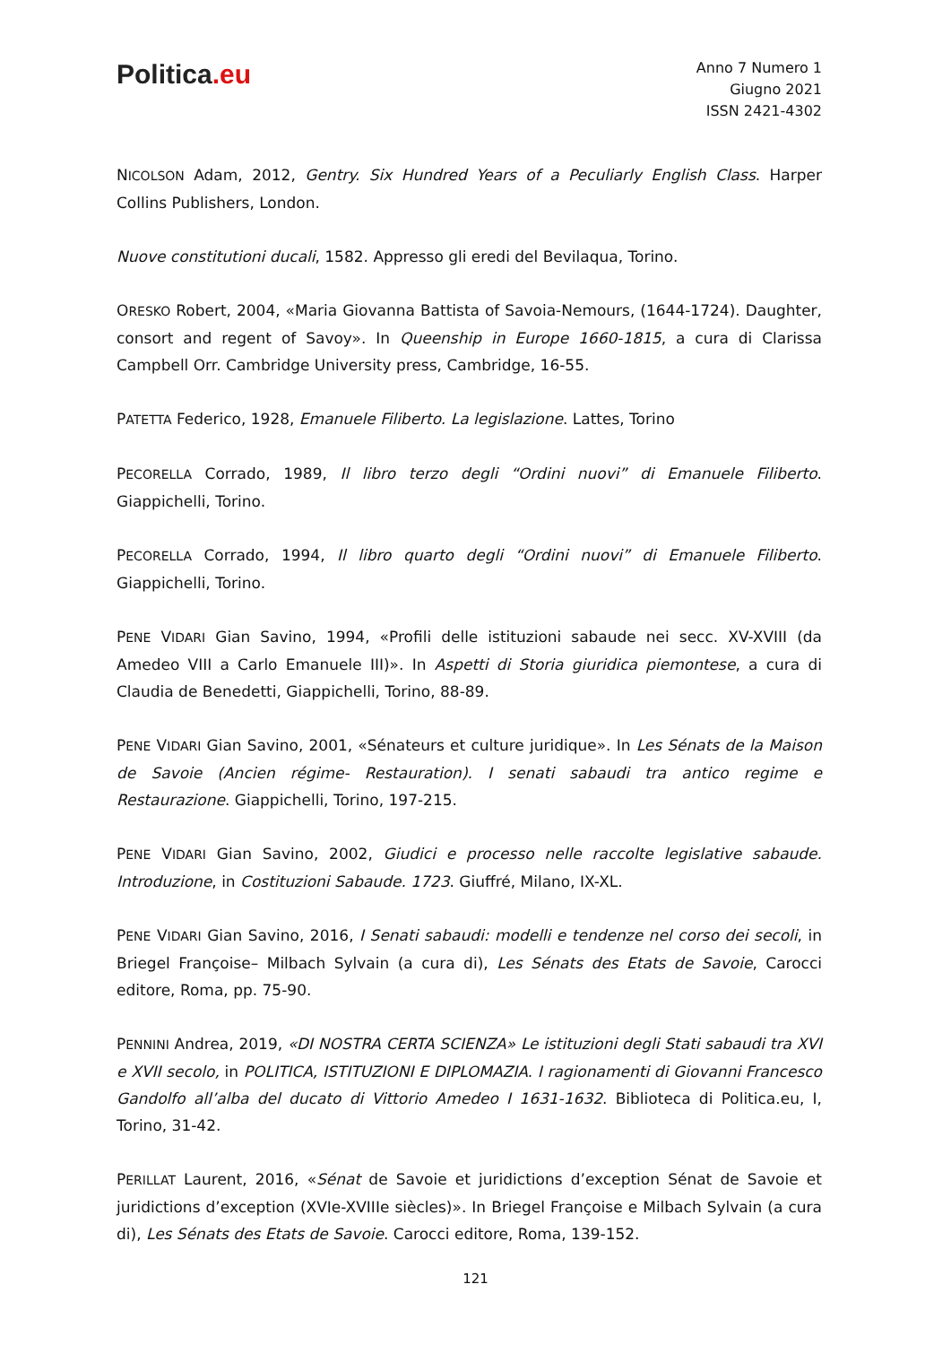Politica.eu
Anno 7 Numero 1
Giugno 2021
ISSN 2421-4302
NICOLSON Adam, 2012, Gentry. Six Hundred Years of a Peculiarly English Class. Harper Collins Publishers, London.
Nuove constitutioni ducali, 1582. Appresso gli eredi del Bevilaqua, Torino.
ORESKO Robert, 2004, «Maria Giovanna Battista of Savoia-Nemours, (1644-1724). Daughter, consort and regent of Savoy». In Queenship in Europe 1660-1815, a cura di Clarissa Campbell Orr. Cambridge University press, Cambridge, 16-55.
PATETTA Federico, 1928, Emanuele Filiberto. La legislazione. Lattes, Torino
PECORELLA Corrado, 1989, Il libro terzo degli “Ordini nuovi” di Emanuele Filiberto. Giappichelli, Torino.
PECORELLA Corrado, 1994, Il libro quarto degli “Ordini nuovi” di Emanuele Filiberto. Giappichelli, Torino.
PENE VIDARI Gian Savino, 1994, «Profili delle istituzioni sabaude nei secc. XV-XVIII (da Amedeo VIII a Carlo Emanuele III)». In Aspetti di Storia giuridica piemontese, a cura di Claudia de Benedetti, Giappichelli, Torino, 88-89.
PENE VIDARI Gian Savino, 2001, «Sénateurs et culture juridique». In Les Sénats de la Maison de Savoie (Ancien régime- Restauration). I senati sabaudi tra antico regime e Restaurazione. Giappichelli, Torino, 197-215.
PENE VIDARI Gian Savino, 2002, Giudici e processo nelle raccolte legislative sabaude. Introduzione, in Costituzioni Sabaude. 1723. Giuffré, Milano, IX-XL.
PENE VIDARI Gian Savino, 2016, I Senati sabaudi: modelli e tendenze nel corso dei secoli, in Briegel Françoise– Milbach Sylvain (a cura di), Les Sénats des Etats de Savoie, Carocci editore, Roma, pp. 75-90.
PENNINI Andrea, 2019, «DI NOSTRA CERTA SCIENZA» Le istituzioni degli Stati sabaudi tra XVI e XVII secolo, in POLITICA, ISTITUZIONI E DIPLOMAZIA. I ragionamenti di Giovanni Francesco Gandolfo all’alba del ducato di Vittorio Amedeo I 1631-1632. Biblioteca di Politica.eu, I, Torino, 31-42.
PERILLAT Laurent, 2016, «Sénat de Savoie et juridictions d’exception Sénat de Savoie et juridictions d’exception (XVIe-XVIIIe siècles)». In Briegel Françoise e Milbach Sylvain (a cura di), Les Sénats des Etats de Savoie. Carocci editore, Roma, 139-152.
121